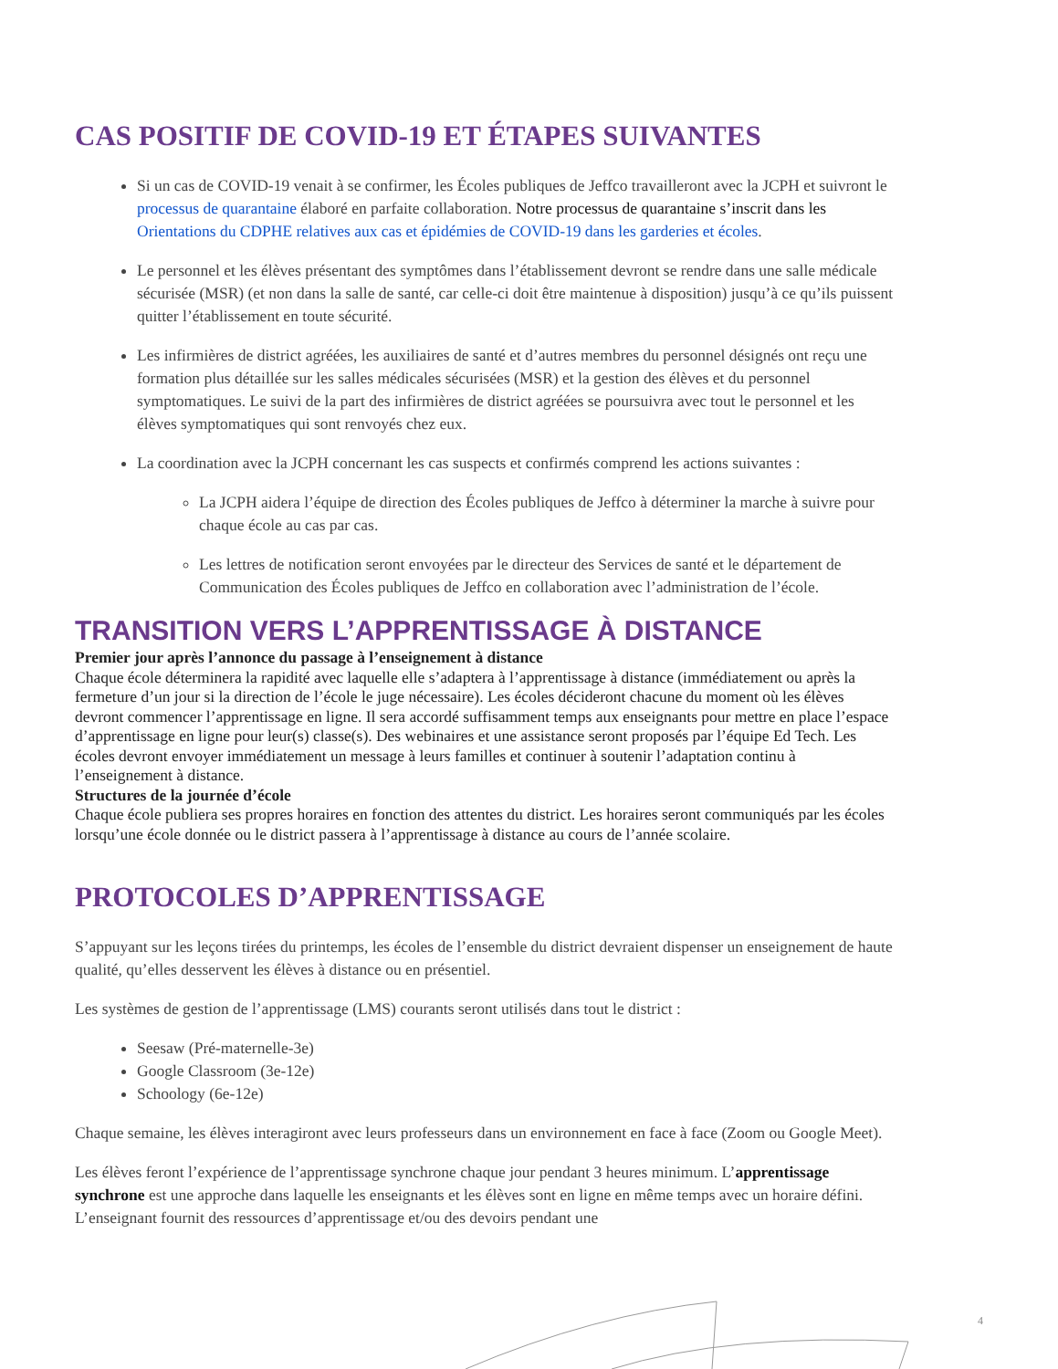CAS POSITIF DE COVID-19 ET ÉTAPES SUIVANTES
Si un cas de COVID-19 venait à se confirmer, les Écoles publiques de Jeffco travailleront avec la JCPH et suivront le processus de quarantaine élaboré en parfaite collaboration. Notre processus de quarantaine s’inscrit dans les Orientations du CDPHE relatives aux cas et épidémies de COVID-19 dans les garderies et écoles.
Le personnel et les élèves présentant des symptômes dans l’établissement devront se rendre dans une salle médicale sécurisée (MSR) (et non dans la salle de santé, car celle-ci doit être maintenue à disposition) jusqu’à ce qu’ils puissent quitter l’établissement en toute sécurité.
Les infirmières de district agréées, les auxiliaires de santé et d’autres membres du personnel désignés ont reçu une formation plus détaillée sur les salles médicales sécurisées (MSR) et la gestion des élèves et du personnel symptomatiques. Le suivi de la part des infirmières de district agréées se poursuivra avec tout le personnel et les élèves symptomatiques qui sont renvoyés chez eux.
La coordination avec la JCPH concernant les cas suspects et confirmés comprend les actions suivantes :
La JCPH aidera l’équipe de direction des Écoles publiques de Jeffco à déterminer la marche à suivre pour chaque école au cas par cas.
Les lettres de notification seront envoyées par le directeur des Services de santé et le département de Communication des Écoles publiques de Jeffco en collaboration avec l’administration de l’école.
TRANSITION VERS L’APPRENTISSAGE À DISTANCE
Premier jour après l’annonce du passage à l’enseignement à distance
Chaque école déterminera la rapidité avec laquelle elle s’adaptera à l’apprentissage à distance (immédiatement ou après la fermeture d’un jour si la direction de l’école le juge nécessaire). Les écoles décideront chacune du moment où les élèves devront commencer l’apprentissage en ligne. Il sera accordé suffisamment temps aux enseignants pour mettre en place l’espace d’apprentissage en ligne pour leur(s) classe(s). Des webinaires et une assistance seront proposés par l’équipe Ed Tech. Les écoles devront envoyer immédiatement un message à leurs familles et continuer à soutenir l’adaptation continu à l’enseignement à distance.
Structures de la journée d’école
Chaque école publiera ses propres horaires en fonction des attentes du district. Les horaires seront communiqués par les écoles lorsqu’une école donnée ou le district passera à l’apprentissage à distance au cours de l’année scolaire.
PROTOCOLES D’APPRENTISSAGE
S’appuyant sur les leçons tirées du printemps, les écoles de l’ensemble du district devraient dispenser un enseignement de haute qualité, qu’elles desservent les élèves à distance ou en présentiel.
Les systèmes de gestion de l’apprentissage (LMS) courants seront utilisés dans tout le district :
Seesaw (Pré-maternelle-3e)
Google Classroom (3e-12e)
Schoology (6e-12e)
Chaque semaine, les élèves interagiront avec leurs professeurs dans un environnement en face à face (Zoom ou Google Meet).
Les élèves feront l’expérience de l’apprentissage synchrone chaque jour pendant 3 heures minimum. L’apprentissage synchrone est une approche dans laquelle les enseignants et les élèves sont en ligne en même temps avec un horaire défini. L’enseignant fournit des ressources d’apprentissage et/ou des devoirs pendant une
4